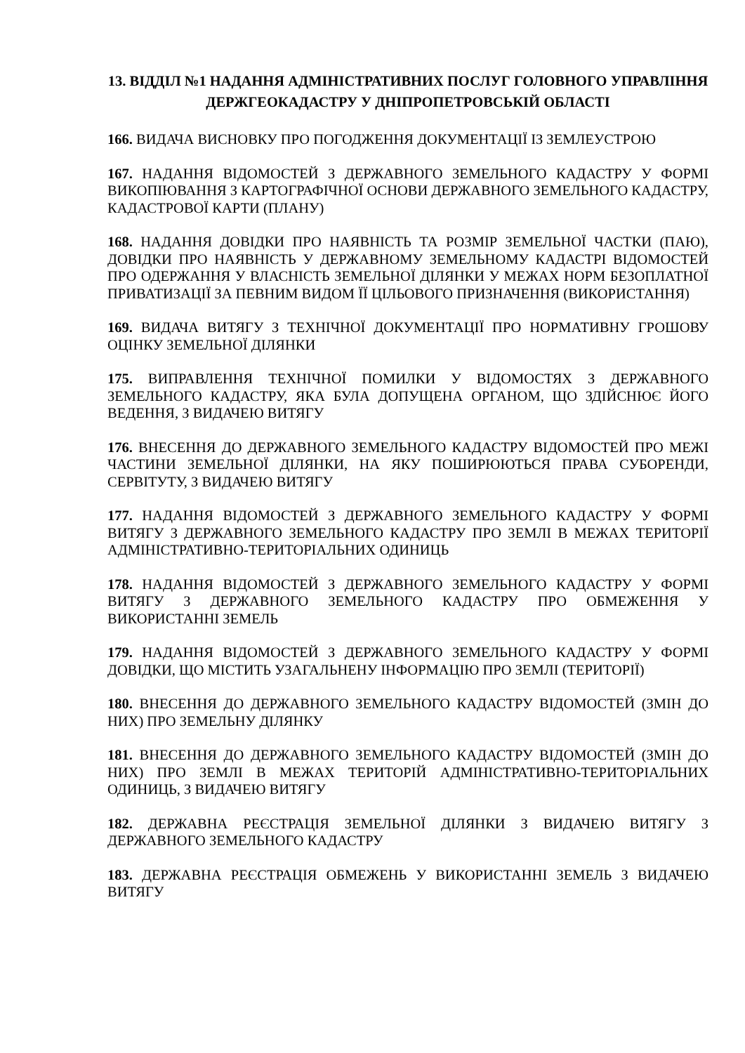13. ВІДДІЛ №1 НАДАННЯ АДМІНІСТРАТИВНИХ ПОСЛУГ ГОЛОВНОГО УПРАВЛІННЯ ДЕРЖГЕОКАДАСТРУ У ДНІПРОПЕТРОВСЬКІЙ ОБЛАСТІ
166. ВИДАЧА ВИСНОВКУ ПРО ПОГОДЖЕННЯ ДОКУМЕНТАЦІЇ ІЗ ЗЕМЛЕУСТРОЮ
167. НАДАННЯ ВІДОМОСТЕЙ З ДЕРЖАВНОГО ЗЕМЕЛЬНОГО КАДАСТРУ У ФОРМІ ВИКОПІЮВАННЯ З КАРТОГРАФІЧНОЇ ОСНОВИ ДЕРЖАВНОГО ЗЕМЕЛЬНОГО КАДАСТРУ, КАДАСТРОВОЇ КАРТИ (ПЛАНУ)
168. НАДАННЯ ДОВІДКИ ПРО НАЯВНІСТЬ ТА РОЗМІР ЗЕМЕЛЬНОЇ ЧАСТКИ (ПАЮ), ДОВІДКИ ПРО НАЯВНІСТЬ У ДЕРЖАВНОМУ ЗЕМЕЛЬНОМУ КАДАСТРІ ВІДОМОСТЕЙ ПРО ОДЕРЖАННЯ У ВЛАСНІСТЬ ЗЕМЕЛЬНОЇ ДІЛЯНКИ У МЕЖАХ НОРМ БЕЗОПЛАТНОЇ ПРИВАТИЗАЦІЇ ЗА ПЕВНИМ ВИДОМ ЇЇ ЦІЛЬОВОГО ПРИЗНАЧЕННЯ (ВИКОРИСТАННЯ)
169. ВИДАЧА ВИТЯГУ З ТЕХНІЧНОЇ ДОКУМЕНТАЦІЇ ПРО НОРМАТИВНУ ГРОШОВУ ОЦІНКУ ЗЕМЕЛЬНОЇ ДІЛЯНКИ
175. ВИПРАВЛЕННЯ ТЕХНІЧНОЇ ПОМИЛКИ У ВІДОМОСТЯХ З ДЕРЖАВНОГО ЗЕМЕЛЬНОГО КАДАСТРУ, ЯКА БУЛА ДОПУЩЕНА ОРГАНОМ, ЩО ЗДІЙСНЮЄ ЙОГО ВЕДЕННЯ, З ВИДАЧЕЮ ВИТЯГУ
176. ВНЕСЕННЯ ДО ДЕРЖАВНОГО ЗЕМЕЛЬНОГО КАДАСТРУ ВІДОМОСТЕЙ ПРО МЕЖІ ЧАСТИНИ ЗЕМЕЛЬНОЇ ДІЛЯНКИ, НА ЯКУ ПОШИРЮЮТЬСЯ ПРАВА СУБОРЕНДИ, СЕРВІТУТУ, З ВИДАЧЕЮ ВИТЯГУ
177. НАДАННЯ ВІДОМОСТЕЙ З ДЕРЖАВНОГО ЗЕМЕЛЬНОГО КАДАСТРУ У ФОРМІ ВИТЯГУ З ДЕРЖАВНОГО ЗЕМЕЛЬНОГО КАДАСТРУ ПРО ЗЕМЛІ В МЕЖАХ ТЕРИТОРІЇ АДМІНІСТРАТИВНО-ТЕРИТОРІАЛЬНИХ ОДИНИЦЬ
178. НАДАННЯ ВІДОМОСТЕЙ З ДЕРЖАВНОГО ЗЕМЕЛЬНОГО КАДАСТРУ У ФОРМІ ВИТЯГУ З ДЕРЖАВНОГО ЗЕМЕЛЬНОГО КАДАСТРУ ПРО ОБМЕЖЕННЯ У ВИКОРИСТАННІ ЗЕМЕЛЬ
179. НАДАННЯ ВІДОМОСТЕЙ З ДЕРЖАВНОГО ЗЕМЕЛЬНОГО КАДАСТРУ У ФОРМІ ДОВІДКИ, ЩО МІСТИТЬ УЗАГАЛЬНЕНУ ІНФОРМАЦІЮ ПРО ЗЕМЛІ (ТЕРИТОРІЇ)
180. ВНЕСЕННЯ ДО ДЕРЖАВНОГО ЗЕМЕЛЬНОГО КАДАСТРУ ВІДОМОСТЕЙ (ЗМІН ДО НИХ) ПРО ЗЕМЕЛЬНУ ДІЛЯНКУ
181. ВНЕСЕННЯ ДО ДЕРЖАВНОГО ЗЕМЕЛЬНОГО КАДАСТРУ ВІДОМОСТЕЙ (ЗМІН ДО НИХ) ПРО ЗЕМЛІ В МЕЖАХ ТЕРИТОРІЙ АДМІНІСТРАТИВНО-ТЕРИТОРІАЛЬНИХ ОДИНИЦЬ, З ВИДАЧЕЮ ВИТЯГУ
182. ДЕРЖАВНА РЕЄСТРАЦІЯ ЗЕМЕЛЬНОЇ ДІЛЯНКИ З ВИДАЧЕЮ ВИТЯГУ З ДЕРЖАВНОГО ЗЕМЕЛЬНОГО КАДАСТРУ
183. ДЕРЖАВНА РЕЄСТРАЦІЯ ОБМЕЖЕНЬ У ВИКОРИСТАННІ ЗЕМЕЛЬ З ВИДАЧЕЮ ВИТЯГУ